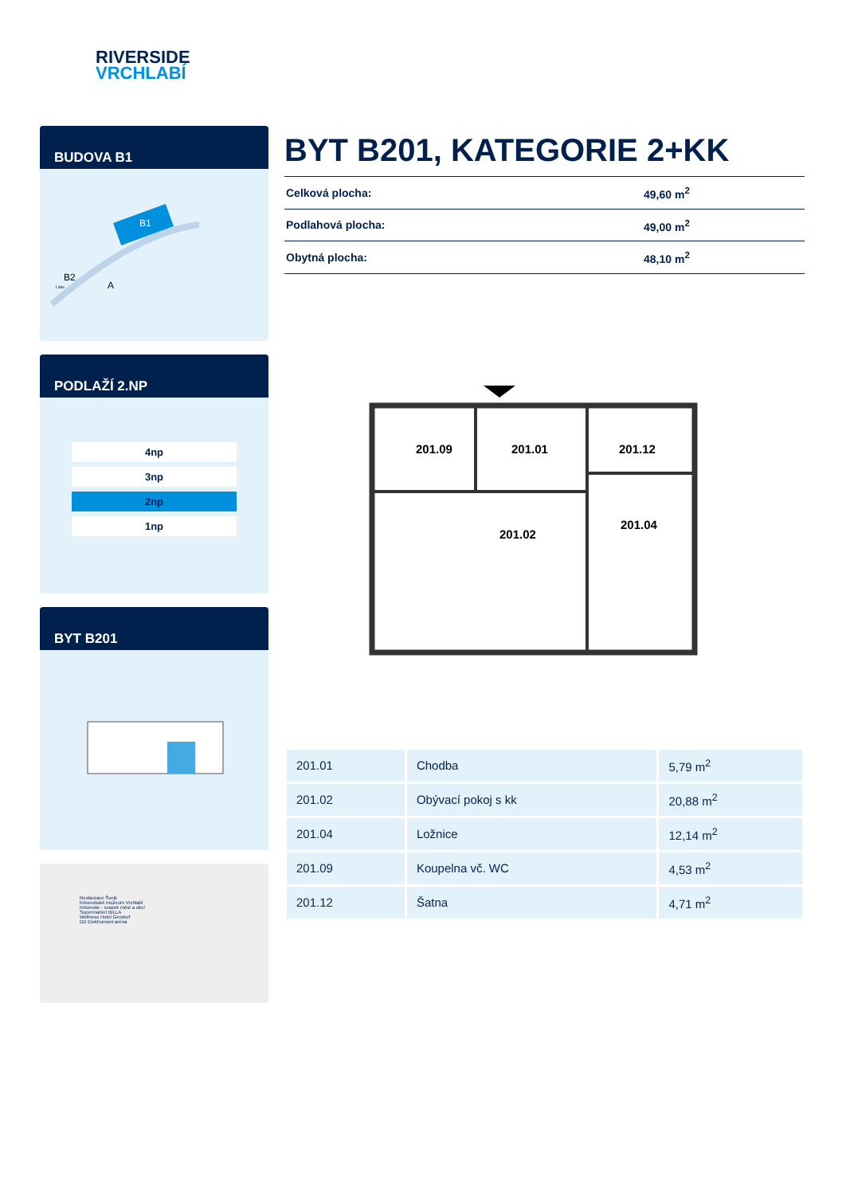RIVERSIDE
VRCHLABÍ
BUDOVA B1
B2
A
B1
Labe
PODLAŽÍ 2.NP
4np
3np
2np
1np
BYT B201
Restaurace Švejk
Krkonošské muzeum Vrchlabí
Krkonoše - svazek měst a obcí
Supermarket BILLA
Wellness Hotel Gendorf
DD Elektromont aréna
BYT B201, KATEGORIE 2+KK
| Celková plocha: | 49,60 m<sup>2</sup> |
| Podlahová plocha: | 49,00 m<sup>2</sup> |
| Obytná plocha: | 48,10 m<sup>2</sup> |
201.09
201.01
201.12
201.02
201.04
| 201.01 | Chodba | 5,79 m<sup>2</sup> |
| 201.02 | Obývací pokoj s kk | 20,88 m<sup>2</sup> |
| 201.04 | Ložnice | 12,14 m<sup>2</sup> |
| 201.09 | Koupelna vč. WC | 4,53 m<sup>2</sup> |
| 201.12 | Šatna | 4,71 m<sup>2</sup> |